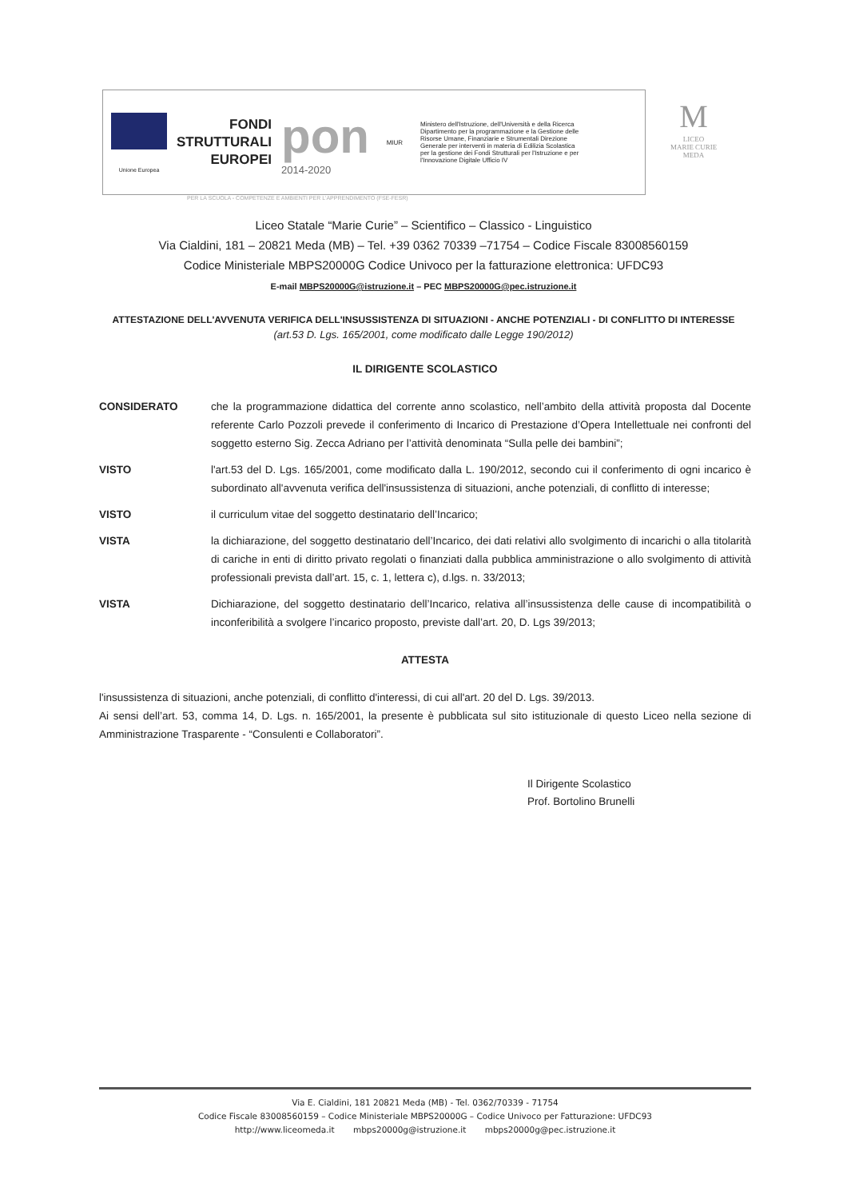Unione Europea
FONDI
STRUTTURALI
EUROPEI
pon
2014-2020
MIUR
Ministero dell'Istruzione, dell'Università e della Ricerca Dipartimento per la programmazione e la Gestione delle Risorse Umane, Finanziarie e Strumentali Direzione Generale per interventi in materia di Edilizia Scolastica per la gestione dei Fondi Strutturali per l'Istruzione e per l'Innovazione Digitale Ufficio IV
M
LICEO
MARIE CURIE
MEDA
PER LA SCUOLA - COMPETENZE E AMBIENTI PER L'APPRENDIMENTO (FSE-FESR)
Liceo Statale “Marie Curie” – Scientifico – Classico - Linguistico
Via Cialdini, 181 – 20821 Meda (MB) – Tel. +39 0362 70339 –71754 – Codice Fiscale 83008560159
Codice Ministeriale MBPS20000G Codice Univoco per la fatturazione elettronica: UFDC93
E-mail MBPS20000G@istruzione.it – PEC MBPS20000G@pec.istruzione.it
ATTESTAZIONE DELL'AVVENUTA VERIFICA DELL'INSUSSISTENZA DI SITUAZIONI - ANCHE POTENZIALI - DI CONFLITTO DI INTERESSE
(art.53 D. Lgs. 165/2001, come modificato dalle Legge 190/2012)
IL DIRIGENTE SCOLASTICO
CONSIDERATO che la programmazione didattica del corrente anno scolastico, nell’ambito della attività proposta dal Docente referente Carlo Pozzoli prevede il conferimento di Incarico di Prestazione d’Opera Intellettuale nei confronti del soggetto esterno Sig. Zecca Adriano per l’attività denominata “Sulla pelle dei bambini”;
VISTO l'art.53 del D. Lgs. 165/2001, come modificato dalla L. 190/2012, secondo cui il conferimento di ogni incarico è subordinato all'avvenuta verifica dell'insussistenza di situazioni, anche potenziali, di conflitto di interesse;
VISTO il curriculum vitae del soggetto destinatario dell’Incarico;
VISTA la dichiarazione, del soggetto destinatario dell’Incarico, dei dati relativi allo svolgimento di incarichi o alla titolarità di cariche in enti di diritto privato regolati o finanziati dalla pubblica amministrazione o allo svolgimento di attività professionali prevista dall’art. 15, c. 1, lettera c), d.lgs. n. 33/2013;
VISTA Dichiarazione, del soggetto destinatario dell’Incarico, relativa all’insussistenza delle cause di incompatibilità o inconferibilità a svolgere l’incarico proposto, previste dall’art. 20, D. Lgs 39/2013;
ATTESTA
l'insussistenza di situazioni, anche potenziali, di conflitto d'interessi, di cui all'art. 20 del D. Lgs. 39/2013.
Ai sensi dell’art. 53, comma 14, D. Lgs. n. 165/2001, la presente è pubblicata sul sito istituzionale di questo Liceo nella sezione di Amministrazione Trasparente - “Consulenti e Collaboratori”.
Il Dirigente Scolastico
Prof. Bortolino Brunelli
Via E. Cialdini, 181 20821 Meda (MB) - Tel. 0362/70339 - 71754
Codice Fiscale 83008560159 – Codice Ministeriale MBPS20000G – Codice Univoco per Fatturazione: UFDC93
http://www.liceomeda.it mbps20000g@istruzione.it mbps20000g@pec.istruzione.it